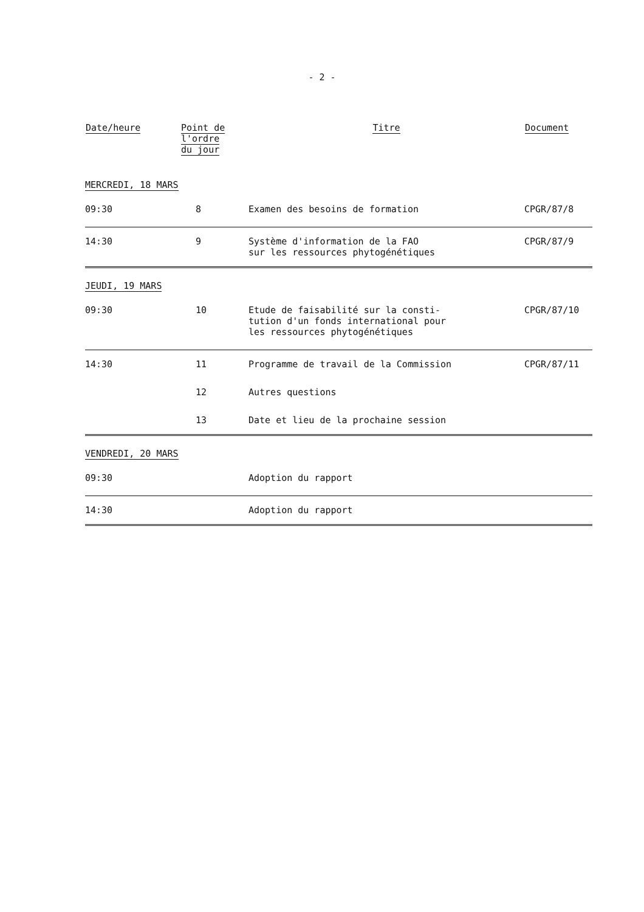- 2 -
| Date/heure | Point de l'ordre du jour | Titre | Document |
| --- | --- | --- | --- |
| MERCREDI, 18 MARS | | | |
| 09:30 | 8 | Examen des besoins de formation | CPGR/87/8 |
| 14:30 | 9 | Système d'information de la FAO sur les ressources phytogénétiques | CPGR/87/9 |
| JEUDI, 19 MARS | | | |
| 09:30 | 10 | Etude de faisabilité sur la consti- tution d'un fonds international pour les ressources phytogénétiques | CPGR/87/10 |
| 14:30 | 11 | Programme de travail de la Commission | CPGR/87/11 |
| | 12 | Autres questions | |
| | 13 | Date et lieu de la prochaine session | |
| VENDREDI, 20 MARS | | | |
| 09:30 | | Adoption du rapport | |
| 14:30 | | Adoption du rapport | |